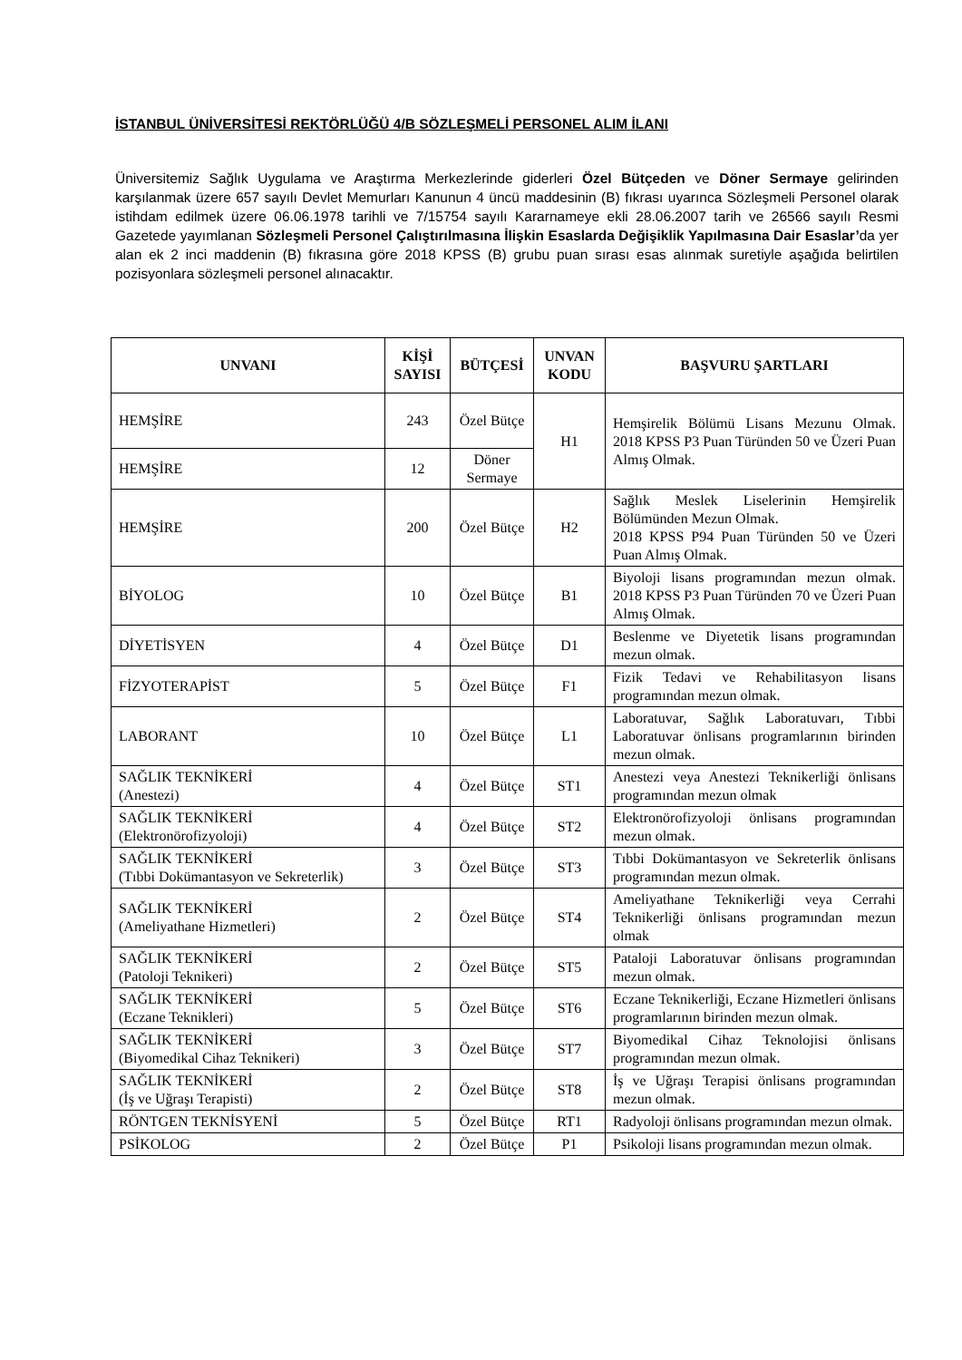İSTANBUL ÜNİVERSİTESİ REKTÖRLÜĞÜ 4/B SÖZLEŞMELİ PERSONEL ALIM İLANI
Üniversitemiz Sağlık Uygulama ve Araştırma Merkezlerinde giderleri Özel Bütçeden ve Döner Sermaye gelirinden karşılanmak üzere 657 sayılı Devlet Memurları Kanunun 4 üncü maddesinin (B) fıkrası uyarınca Sözleşmeli Personel olarak istihdam edilmek üzere 06.06.1978 tarihli ve 7/15754 sayılı Kararnameye ekli 28.06.2007 tarih ve 26566 sayılı Resmi Gazetede yayımlanan Sözleşmeli Personel Çalıştırılmasına İlişkin Esaslarda Değişiklik Yapılmasına Dair Esaslar’da yer alan ek 2 inci maddenin (B) fıkrasına göre 2018 KPSS (B) grubu puan sırası esas alınmak suretiyle aşağıda belirtilen pozisyonlara sözleşmeli personel alınacaktır.
| UNVANI | KİŞİ SAYISI | BÜTÇESİ | UNVAN KODU | BAŞVURU ŞARTLARI |
| --- | --- | --- | --- | --- |
| HEMŞİRE | 243 | Özel Bütçe | H1 | Hemşirelik Bölümü Lisans Mezunu Olmak. 2018 KPSS P3 Puan Türünden 50 ve Üzeri Puan Almış Olmak. |
| HEMŞİRE | 12 | Döner Sermaye | | |
| HEMŞİRE | 200 | Özel Bütçe | H2 | Sağlık Meslek Liselerinin Hemşirelik Bölümünden Mezun Olmak. 2018 KPSS P94 Puan Türünden 50 ve Üzeri Puan Almış Olmak. |
| BİYOLOG | 10 | Özel Bütçe | B1 | Biyoloji lisans programından mezun olmak. 2018 KPSS P3 Puan Türünden 70 ve Üzeri Puan Almış Olmak. |
| DİYETİSYEN | 4 | Özel Bütçe | D1 | Beslenme ve Diyetetik lisans programından mezun olmak. |
| FİZYOTERAPİST | 5 | Özel Bütçe | F1 | Fizik Tedavi ve Rehabilitasyon lisans programından mezun olmak. |
| LABORANT | 10 | Özel Bütçe | L1 | Laboratuvar, Sağlık Laboratuvarı, Tıbbi Laboratuvar önlisans programlarının birinden mezun olmak. |
| SAĞLIK TEKNİKERİ (Anestezi) | 4 | Özel Bütçe | ST1 | Anestezi veya Anestezi Teknikerliği önlisans programından mezun olmak |
| SAĞLIK TEKNİKERİ (Elektronörofizyoloji) | 4 | Özel Bütçe | ST2 | Elektronörofizyoloji önlisans programından mezun olmak. |
| SAĞLIK TEKNİKERİ (Tıbbi Dokümantasyon ve Sekreterlik) | 3 | Özel Bütçe | ST3 | Tıbbi Dokümantasyon ve Sekreterlik önlisans programından mezun olmak. |
| SAĞLIK TEKNİKERİ (Ameliyathane Hizmetleri) | 2 | Özel Bütçe | ST4 | Ameliyathane Teknikerliği veya Cerrahi Teknikerliği önlisans programından mezun olmak |
| SAĞLIK TEKNİKERİ (Patoloji Teknikeri) | 2 | Özel Bütçe | ST5 | Pataloji Laboratuvar önlisans programından mezun olmak. |
| SAĞLIK TEKNİKERİ (Eczane Teknikleri) | 5 | Özel Bütçe | ST6 | Eczane Teknikerliği, Eczane Hizmetleri önlisans programlarının birinden mezun olmak. |
| SAĞLIK TEKNİKERİ (Biyomedikal Cihaz Teknikeri) | 3 | Özel Bütçe | ST7 | Biyomedikal Cihaz Teknolojisi önlisans programından mezun olmak. |
| SAĞLIK TEKNİKERİ (İş ve Uğraşı Terapisti) | 2 | Özel Bütçe | ST8 | İş ve Uğraşı Terapisi önlisans programından mezun olmak. |
| RÖNTGEN TEKNİSYENİ | 5 | Özel Bütçe | RT1 | Radyoloji önlisans programından mezun olmak. |
| PSİKOLOG | 2 | Özel Bütçe | P1 | Psikoloji lisans programından mezun olmak. |